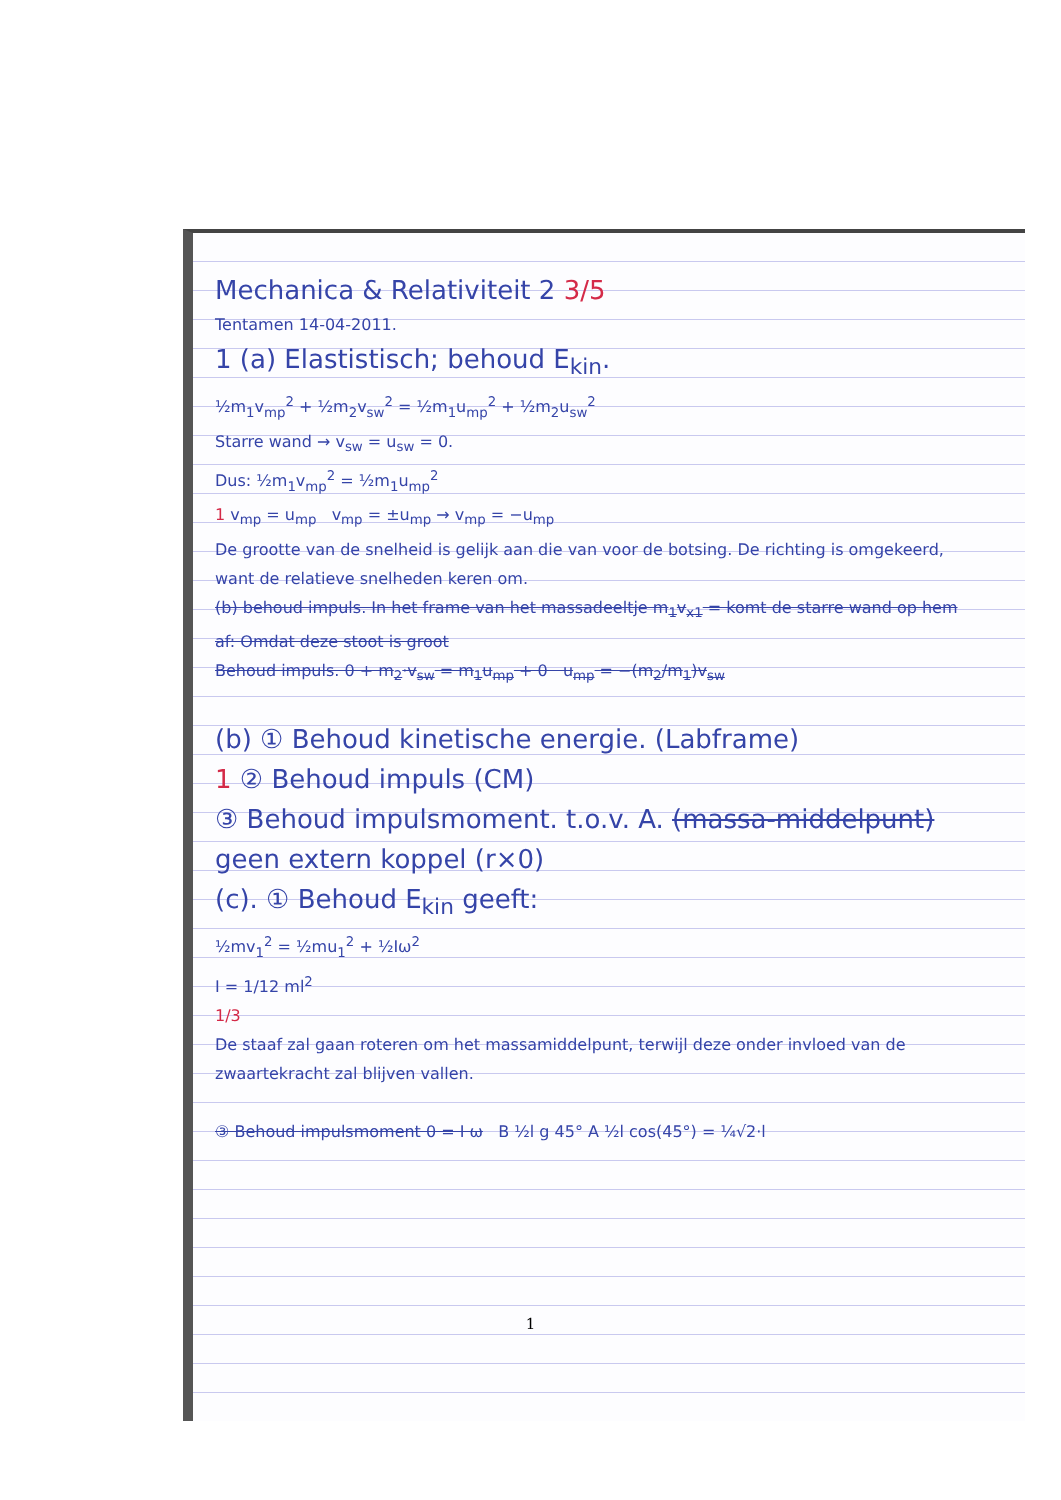Mechanica & Relativiteit 2 3/5
Tentamen 14-04-2011.
1 (a) Elastistisch; behoud E<sub>kin</sub>.
½m<sub>1</sub>v<sub>mp</sub><sup>2</sup> + ½m<sub>2</sub>v<sub>sw</sub><sup>2</sup> = ½m<sub>1</sub>u<sub>mp</sub><sup>2</sup> + ½m<sub>2</sub>u<sub>sw</sub><sup>2</sup>
Starre wand → v<sub>sw</sub> = u<sub>sw</sub> = 0.
Dus: ½m<sub>1</sub>v<sub>mp</sub><sup>2</sup> = ½m<sub>1</sub>u<sub>mp</sub><sup>2</sup>
1 v<sub>mp</sub> = u<sub>mp</sub> v<sub>mp</sub> = ±u<sub>mp</sub> → v<sub>mp</sub> = −u<sub>mp</sub>
De grootte van de snelheid is gelijk aan die van voor de botsing. De richting is omgekeerd, want de relatieve snelheden keren om.
(b) behoud impuls. In het frame van het massadeeltje m<sub>1</sub>v<sub>x1</sub> = komt de starre wand op hem af: Omdat deze stoot is groot
Behoud impuls. 0 + m<sub>2</sub>·v<sub>sw</sub> = m<sub>1</sub>u<sub>mp</sub> + 0 u<sub>mp</sub> = −(m<sub>2</sub>/m<sub>1</sub>)v<sub>sw</sub>
(b) ① Behoud kinetische energie. (Labframe)
1 ② Behoud impuls (CM)
③ Behoud impulsmoment. t.o.v. A. (massa-middelpunt) geen extern koppel (r×0)
(c). ① Behoud E<sub>kin</sub> geeft:
½mv<sub>1</sub><sup>2</sup> = ½mu<sub>1</sub><sup>2</sup> + ½Iω<sup>2</sup>
I = 1/12 ml<sup>2</sup>
1/3
De staaf zal gaan roteren om het massamiddelpunt, terwijl deze onder invloed van de zwaartekracht zal blijven vallen.
③ Behoud impulsmoment 0 = I ω B ½l g 45° A ½l cos(45°) = ¼√2·l
1